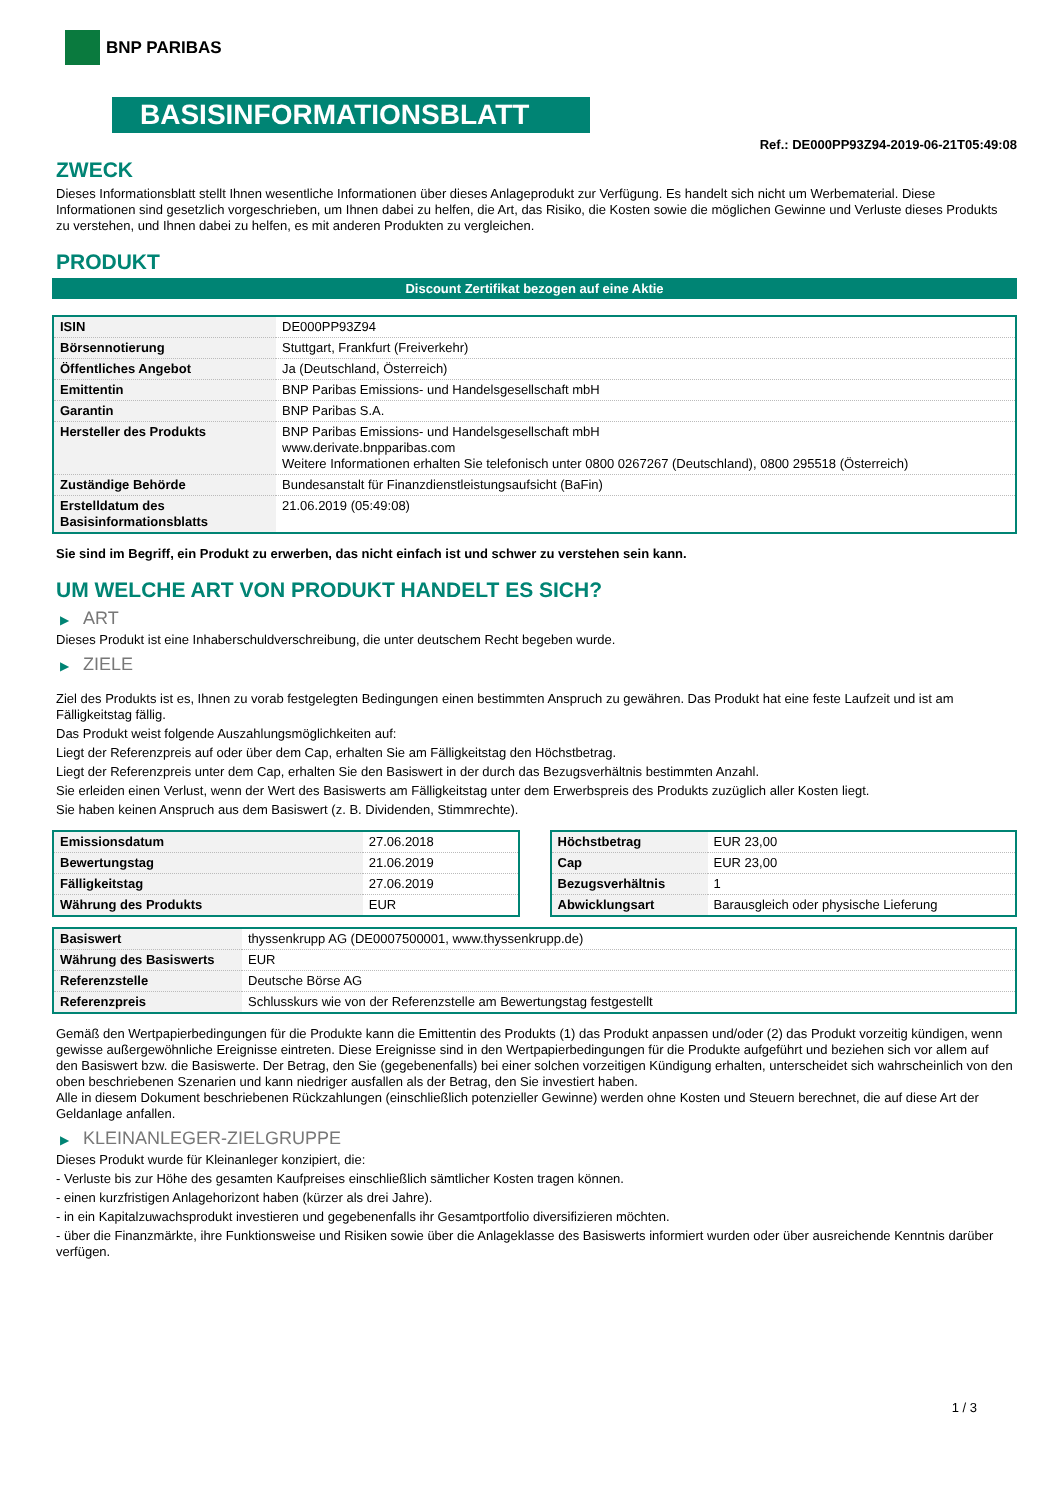BNP PARIBAS
BASISINFORMATIONSBLATT
Ref.: DE000PP93Z94-2019-06-21T05:49:08
ZWECK
Dieses Informationsblatt stellt Ihnen wesentliche Informationen über dieses Anlageprodukt zur Verfügung. Es handelt sich nicht um Werbematerial. Diese Informationen sind gesetzlich vorgeschrieben, um Ihnen dabei zu helfen, die Art, das Risiko, die Kosten sowie die möglichen Gewinne und Verluste dieses Produkts zu verstehen, und Ihnen dabei zu helfen, es mit anderen Produkten zu vergleichen.
PRODUKT
Discount Zertifikat bezogen auf eine Aktie
| ISIN | DE000PP93Z94 |
| Börsennotierung | Stuttgart, Frankfurt (Freiverkehr) |
| Öffentliches Angebot | Ja (Deutschland, Österreich) |
| Emittentin | BNP Paribas Emissions- und Handelsgesellschaft mbH |
| Garantin | BNP Paribas S.A. |
| Hersteller des Produkts | BNP Paribas Emissions- und Handelsgesellschaft mbH www.derivate.bnpparibas.com Weitere Informationen erhalten Sie telefonisch unter 0800 0267267 (Deutschland), 0800 295518 (Österreich) |
| Zuständige Behörde | Bundesanstalt für Finanzdienstleistungsaufsicht (BaFin) |
| Erstelldatum des Basisinformationsblatts | 21.06.2019 (05:49:08) |
Sie sind im Begriff, ein Produkt zu erwerben, das nicht einfach ist und schwer zu verstehen sein kann.
UM WELCHE ART VON PRODUKT HANDELT ES SICH?
▶ ART
Dieses Produkt ist eine Inhaberschuldverschreibung, die unter deutschem Recht begeben wurde.
▶ ZIELE
Ziel des Produkts ist es, Ihnen zu vorab festgelegten Bedingungen einen bestimmten Anspruch zu gewähren. Das Produkt hat eine feste Laufzeit und ist am Fälligkeitstag fällig.
Das Produkt weist folgende Auszahlungsmöglichkeiten auf:
Liegt der Referenzpreis auf oder über dem Cap, erhalten Sie am Fälligkeitstag den Höchstbetrag.
Liegt der Referenzpreis unter dem Cap, erhalten Sie den Basiswert in der durch das Bezugsverhältnis bestimmten Anzahl.
Sie erleiden einen Verlust, wenn der Wert des Basiswerts am Fälligkeitstag unter dem Erwerbspreis des Produkts zuzüglich aller Kosten liegt.
Sie haben keinen Anspruch aus dem Basiswert (z. B. Dividenden, Stimmrechte).
| Emissionsdatum | 27.06.2018 |
| Bewertungstag | 21.06.2019 |
| Fälligkeitstag | 27.06.2019 |
| Währung des Produkts | EUR |
| Höchstbetrag | EUR 23,00 |
| Cap | EUR 23,00 |
| Bezugsverhältnis | 1 |
| Abwicklungsart | Barausgleich oder physische Lieferung |
| Basiswert | thyssenkrupp AG (DE0007500001, www.thyssenkrupp.de) |
| Währung des Basiswerts | EUR |
| Referenzstelle | Deutsche Börse AG |
| Referenzpreis | Schlusskurs wie von der Referenzstelle am Bewertungstag festgestellt |
Gemäß den Wertpapierbedingungen für die Produkte kann die Emittentin des Produkts (1) das Produkt anpassen und/oder (2) das Produkt vorzeitig kündigen, wenn gewisse außergewöhnliche Ereignisse eintreten. Diese Ereignisse sind in den Wertpapierbedingungen für die Produkte aufgeführt und beziehen sich vor allem auf den Basiswert bzw. die Basiswerte. Der Betrag, den Sie (gegebenenfalls) bei einer solchen vorzeitigen Kündigung erhalten, unterscheidet sich wahrscheinlich von den oben beschriebenen Szenarien und kann niedriger ausfallen als der Betrag, den Sie investiert haben.
Alle in diesem Dokument beschriebenen Rückzahlungen (einschließlich potenzieller Gewinne) werden ohne Kosten und Steuern berechnet, die auf diese Art der Geldanlage anfallen.
▶ KLEINANLEGER-ZIELGRUPPE
Dieses Produkt wurde für Kleinanleger konzipiert, die:
- Verluste bis zur Höhe des gesamten Kaufpreises einschließlich sämtlicher Kosten tragen können.
- einen kurzfristigen Anlagehorizont haben (kürzer als drei Jahre).
- in ein Kapitalzuwachsprodukt investieren und gegebenenfalls ihr Gesamtportfolio diversifizieren möchten.
- über die Finanzmärkte, ihre Funktionsweise und Risiken sowie über die Anlageklasse des Basiswerts informiert wurden oder über ausreichende Kenntnis darüber verfügen.
1 / 3